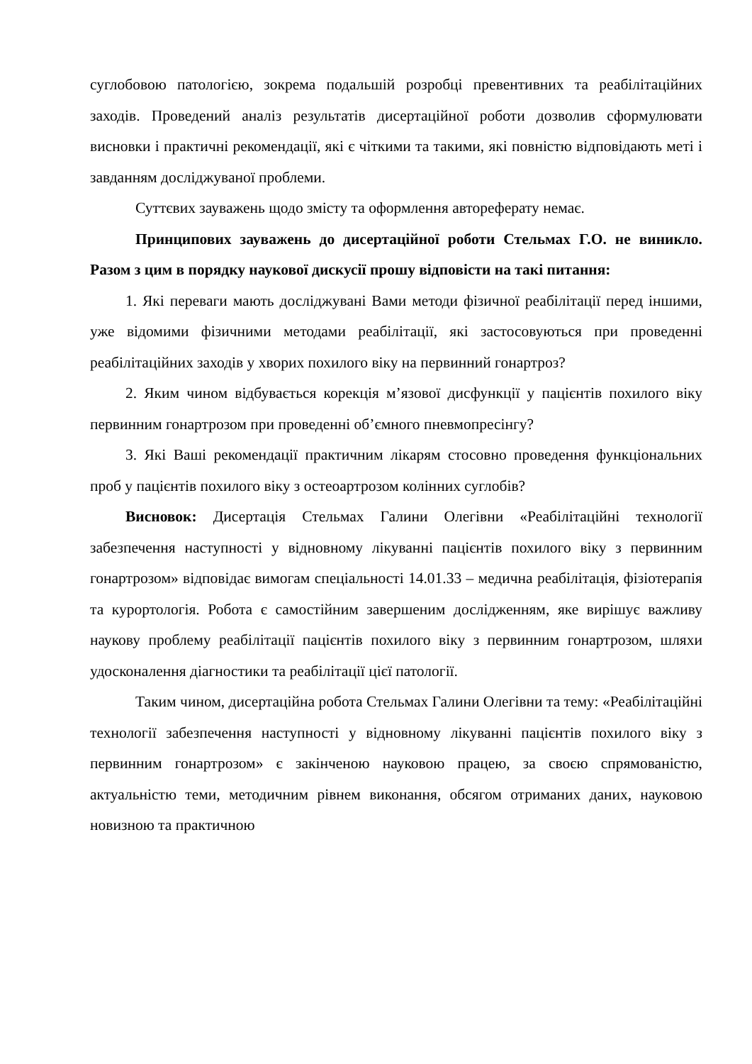суглобовою патологією, зокрема подальшій розробці превентивних та реабілітаційних заходів. Проведений аналіз результатів дисертаційної роботи дозволив сформулювати висновки і практичні рекомендації, які є чіткими та такими, які повністю відповідають меті і завданням досліджуваної проблеми.
Суттєвих зауважень щодо змісту та оформлення автореферату немає.
Принципових зауважень до дисертаційної роботи Стельмах Г.О. не виникло. Разом з цим в порядку наукової дискусії прошу відповісти на такі питання:
1. Які переваги мають досліджувані Вами методи фізичної реабілітації перед іншими, уже відомими фізичними методами реабілітації, які застосовуються при проведенні реабілітаційних заходів у хворих похилого віку на первинний гонартроз?
2. Яким чином відбувається корекція м’язової дисфункції у пацієнтів похилого віку первинним гонартрозом при проведенні об’ємного пневмопресінгу?
3. Які Ваші рекомендації практичним лікарям стосовно проведення функціональних проб у пацієнтів похилого віку з остеоартрозом колінних суглобів?
Висновок: Дисертація Стельмах Галини Олегівни «Реабілітаційні технології забезпечення наступності у відновному лікуванні пацієнтів похилого віку з первинним гонартрозом» відповідає вимогам спеціальності 14.01.33 – медична реабілітація, фізіотерапія та курортологія. Робота є самостійним завершеним дослідженням, яке вирішує важливу наукову проблему реабілітації пацієнтів похилого віку з первинним гонартрозом, шляхи удосконалення діагностики та реабілітації цієї патології.
Таким чином, дисертаційна робота Стельмах Галини Олегівни та тему: «Реабілітаційні технології забезпечення наступності у відновному лікуванні пацієнтів похилого віку з первинним гонартрозом» є закінченою науковою працею, за своєю спрямованістю, актуальністю теми, методичним рівнем виконання, обсягом отриманих даних, науковою новизною та практичною